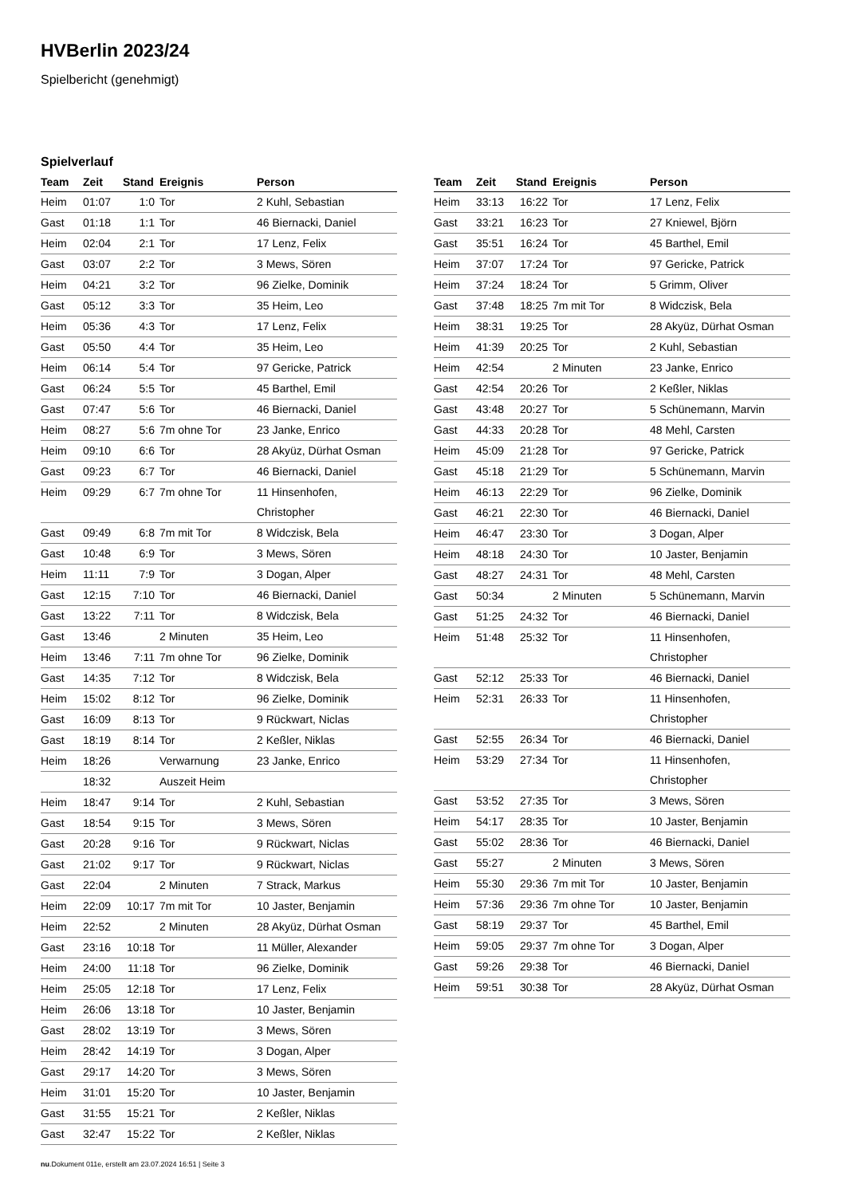HVBerlin 2023/24
Spielbericht (genehmigt)
Spielverlauf
| Team | Zeit | Stand | Ereignis | Person |
| --- | --- | --- | --- | --- |
| Heim | 01:07 | 1:0 | Tor | 2 Kuhl, Sebastian |
| Gast | 01:18 | 1:1 | Tor | 46 Biernacki, Daniel |
| Heim | 02:04 | 2:1 | Tor | 17 Lenz, Felix |
| Gast | 03:07 | 2:2 | Tor | 3 Mews, Sören |
| Heim | 04:21 | 3:2 | Tor | 96 Zielke, Dominik |
| Gast | 05:12 | 3:3 | Tor | 35 Heim, Leo |
| Heim | 05:36 | 4:3 | Tor | 17 Lenz, Felix |
| Gast | 05:50 | 4:4 | Tor | 35 Heim, Leo |
| Heim | 06:14 | 5:4 | Tor | 97 Gericke, Patrick |
| Gast | 06:24 | 5:5 | Tor | 45 Barthel, Emil |
| Gast | 07:47 | 5:6 | Tor | 46 Biernacki, Daniel |
| Heim | 08:27 | 5:6 | 7m ohne Tor | 23 Janke, Enrico |
| Heim | 09:10 | 6:6 | Tor | 28 Akyüz, Dürhat Osman |
| Gast | 09:23 | 6:7 | Tor | 46 Biernacki, Daniel |
| Heim | 09:29 | 6:7 | 7m ohne Tor | 11 Hinsenhofen, Christopher |
| Gast | 09:49 | 6:8 | 7m mit Tor | 8 Widczisk, Bela |
| Gast | 10:48 | 6:9 | Tor | 3 Mews, Sören |
| Heim | 11:11 | 7:9 | Tor | 3 Dogan, Alper |
| Gast | 12:15 | 7:10 | Tor | 46 Biernacki, Daniel |
| Gast | 13:22 | 7:11 | Tor | 8 Widczisk, Bela |
| Gast | 13:46 | | 2 Minuten | 35 Heim, Leo |
| Heim | 13:46 | 7:11 | 7m ohne Tor | 96 Zielke, Dominik |
| Gast | 14:35 | 7:12 | Tor | 8 Widczisk, Bela |
| Heim | 15:02 | 8:12 | Tor | 96 Zielke, Dominik |
| Gast | 16:09 | 8:13 | Tor | 9 Rückwart, Niclas |
| Gast | 18:19 | 8:14 | Tor | 2 Keßler, Niklas |
| Heim | 18:26 | | Verwarnung | 23 Janke, Enrico |
| | 18:32 | | Auszeit Heim | |
| Heim | 18:47 | 9:14 | Tor | 2 Kuhl, Sebastian |
| Gast | 18:54 | 9:15 | Tor | 3 Mews, Sören |
| Gast | 20:28 | 9:16 | Tor | 9 Rückwart, Niclas |
| Gast | 21:02 | 9:17 | Tor | 9 Rückwart, Niclas |
| Gast | 22:04 | | 2 Minuten | 7 Strack, Markus |
| Heim | 22:09 | 10:17 | 7m mit Tor | 10 Jaster, Benjamin |
| Heim | 22:52 | | 2 Minuten | 28 Akyüz, Dürhat Osman |
| Gast | 23:16 | 10:18 | Tor | 11 Müller, Alexander |
| Heim | 24:00 | 11:18 | Tor | 96 Zielke, Dominik |
| Heim | 25:05 | 12:18 | Tor | 17 Lenz, Felix |
| Heim | 26:06 | 13:18 | Tor | 10 Jaster, Benjamin |
| Gast | 28:02 | 13:19 | Tor | 3 Mews, Sören |
| Heim | 28:42 | 14:19 | Tor | 3 Dogan, Alper |
| Gast | 29:17 | 14:20 | Tor | 3 Mews, Sören |
| Heim | 31:01 | 15:20 | Tor | 10 Jaster, Benjamin |
| Gast | 31:55 | 15:21 | Tor | 2 Keßler, Niklas |
| Gast | 32:47 | 15:22 | Tor | 2 Keßler, Niklas |
| Team | Zeit | Stand | Ereignis | Person |
| --- | --- | --- | --- | --- |
| Heim | 33:13 | 16:22 | Tor | 17 Lenz, Felix |
| Gast | 33:21 | 16:23 | Tor | 27 Kniewel, Björn |
| Gast | 35:51 | 16:24 | Tor | 45 Barthel, Emil |
| Heim | 37:07 | 17:24 | Tor | 97 Gericke, Patrick |
| Heim | 37:24 | 18:24 | Tor | 5 Grimm, Oliver |
| Gast | 37:48 | 18:25 | 7m mit Tor | 8 Widczisk, Bela |
| Heim | 38:31 | 19:25 | Tor | 28 Akyüz, Dürhat Osman |
| Heim | 41:39 | 20:25 | Tor | 2 Kuhl, Sebastian |
| Heim | 42:54 | | 2 Minuten | 23 Janke, Enrico |
| Gast | 42:54 | 20:26 | Tor | 2 Keßler, Niklas |
| Gast | 43:48 | 20:27 | Tor | 5 Schünemann, Marvin |
| Gast | 44:33 | 20:28 | Tor | 48 Mehl, Carsten |
| Heim | 45:09 | 21:28 | Tor | 97 Gericke, Patrick |
| Gast | 45:18 | 21:29 | Tor | 5 Schünemann, Marvin |
| Heim | 46:13 | 22:29 | Tor | 96 Zielke, Dominik |
| Gast | 46:21 | 22:30 | Tor | 46 Biernacki, Daniel |
| Heim | 46:47 | 23:30 | Tor | 3 Dogan, Alper |
| Heim | 48:18 | 24:30 | Tor | 10 Jaster, Benjamin |
| Gast | 48:27 | 24:31 | Tor | 48 Mehl, Carsten |
| Gast | 50:34 | | 2 Minuten | 5 Schünemann, Marvin |
| Gast | 51:25 | 24:32 | Tor | 46 Biernacki, Daniel |
| Heim | 51:48 | 25:32 | Tor | 11 Hinsenhofen, Christopher |
| Gast | 52:12 | 25:33 | Tor | 46 Biernacki, Daniel |
| Heim | 52:31 | 26:33 | Tor | 11 Hinsenhofen, Christopher |
| Gast | 52:55 | 26:34 | Tor | 46 Biernacki, Daniel |
| Heim | 53:29 | 27:34 | Tor | 11 Hinsenhofen, Christopher |
| Gast | 53:52 | 27:35 | Tor | 3 Mews, Sören |
| Heim | 54:17 | 28:35 | Tor | 10 Jaster, Benjamin |
| Gast | 55:02 | 28:36 | Tor | 46 Biernacki, Daniel |
| Gast | 55:27 | | 2 Minuten | 3 Mews, Sören |
| Heim | 55:30 | 29:36 | 7m mit Tor | 10 Jaster, Benjamin |
| Heim | 57:36 | 29:36 | 7m ohne Tor | 10 Jaster, Benjamin |
| Gast | 58:19 | 29:37 | Tor | 45 Barthel, Emil |
| Heim | 59:05 | 29:37 | 7m ohne Tor | 3 Dogan, Alper |
| Gast | 59:26 | 29:38 | Tor | 46 Biernacki, Daniel |
| Heim | 59:51 | 30:38 | Tor | 28 Akyüz, Dürhat Osman |
nu.Dokument 011e, erstellt am 23.07.2024 16:51 | Seite 3